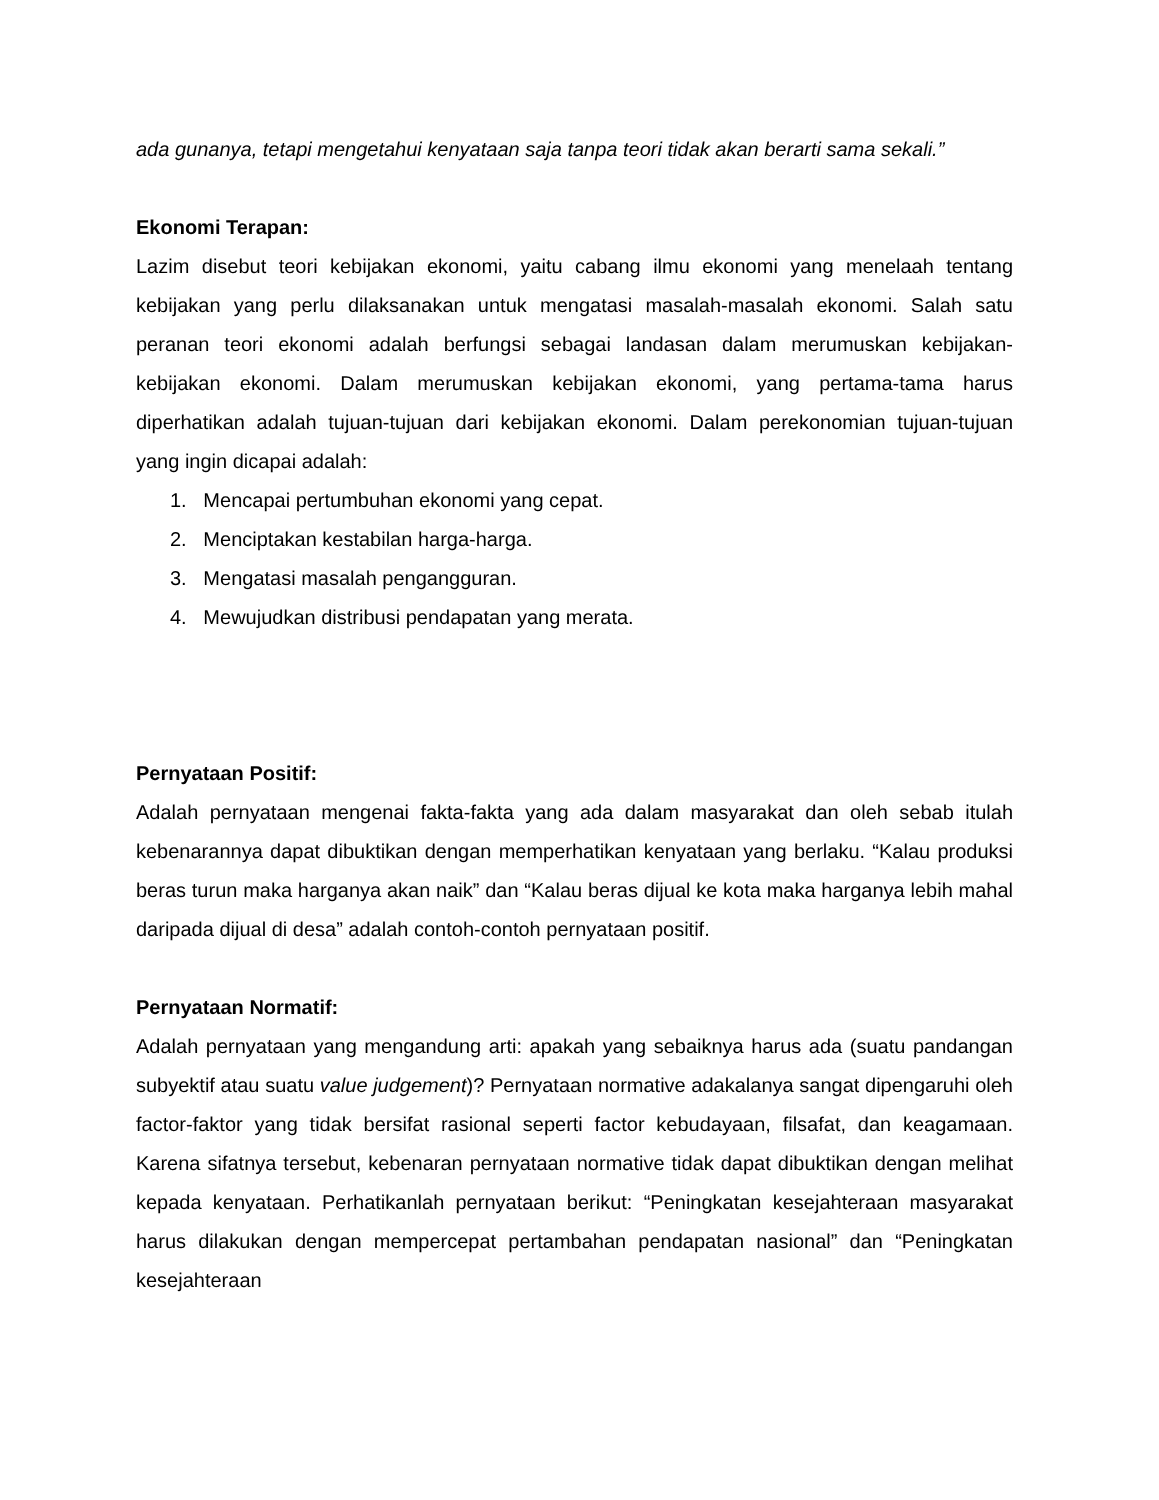ada gunanya, tetapi mengetahui kenyataan saja tanpa teori tidak akan berarti sama sekali.”
Ekonomi Terapan:
Lazim disebut teori kebijakan ekonomi, yaitu cabang ilmu ekonomi yang menelaah tentang kebijakan yang perlu dilaksanakan untuk mengatasi masalah-masalah ekonomi. Salah satu peranan teori ekonomi adalah berfungsi sebagai landasan dalam merumuskan kebijakan-kebijakan ekonomi. Dalam merumuskan kebijakan ekonomi, yang pertama-tama harus diperhatikan adalah tujuan-tujuan dari kebijakan ekonomi. Dalam perekonomian tujuan-tujuan yang ingin dicapai adalah:
1. Mencapai pertumbuhan ekonomi yang cepat.
2. Menciptakan kestabilan harga-harga.
3. Mengatasi masalah pengangguran.
4. Mewujudkan distribusi pendapatan yang merata.
Pernyataan Positif:
Adalah pernyataan mengenai fakta-fakta yang ada dalam masyarakat dan oleh sebab itulah kebenarannya dapat dibuktikan dengan memperhatikan kenyataan yang berlaku. “Kalau produksi beras turun maka harganya akan naik” dan “Kalau beras dijual ke kota maka harganya lebih mahal daripada dijual di desa” adalah contoh-contoh pernyataan positif.
Pernyataan Normatif:
Adalah pernyataan yang mengandung arti: apakah yang sebaiknya harus ada (suatu pandangan subyektif atau suatu value judgement)? Pernyataan normative adakalanya sangat dipengaruhi oleh factor-faktor yang tidak bersifat rasional seperti factor kebudayaan, filsafat, dan keagamaan. Karena sifatnya tersebut, kebenaran pernyataan normative tidak dapat dibuktikan dengan melihat kepada kenyataan. Perhatikanlah pernyataan berikut: “Peningkatan kesejahteraan masyarakat harus dilakukan dengan mempercepat pertambahan pendapatan nasional” dan “Peningkatan kesejahteraan